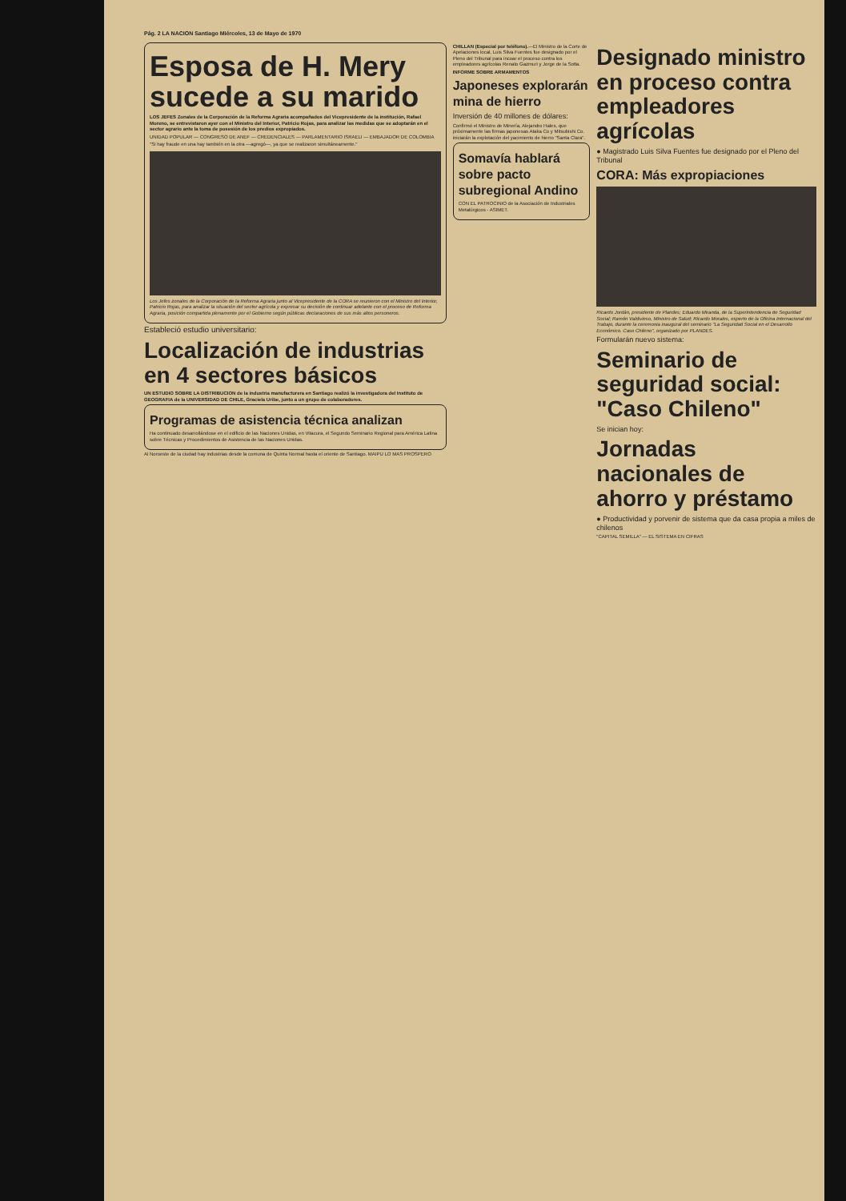Pág. 2 LA NACION Santiago Miércoles, 13 de Mayo de 1970
Esposa de H. Mery sucede a su marido
LOS JEFES Zonales de la Corporación de la Reforma Agraria acompañados del Vicepresidente de la institución, Rafael Moreno, se entrevistaron ayer con el Ministro del Interior, Patricio Rojas, para analizar las medidas que se adoptarán en el sector agrario ante la toma de posesión de los predios expropiados.
UNIDAD POPULAR — CONGRESO DE ANEF — CREDENCIALES — PARLAMENTARIO ISRAELI — EMBAJADOR DE COLOMBIA
"Si hay fraude en una hay también en la otra —agregó—, ya que se realizaron simultáneamente."
Los Jefes zonales de la Corporación de la Reforma Agraria junto al Vicepresidente de la CORA se reunieron con el Ministro del Interior, Patricio Rojas, para analizar la situación del sector agrícola y expresar su decisión de continuar adelante con el proceso de Reforma Agraria, posición compartida plenamente por el Gobierno según públicas declaraciones de sus más altos personeros.
Estableció estudio universitario:
Localización de industrias en 4 sectores básicos
UN ESTUDIO SOBRE LA DISTRIBUCION de la industria manufacturera en Santiago realizó la investigadora del Instituto de GEOGRAFIA de la UNIVERSIDAD DE CHILE, Graciela Uribe, junto a un grupo de colaboradores.
Programas de asistencia técnica analizan
Ha continuado desarrollándose en el edificio de las Naciones Unidas, en Vitacura, el Segundo Seminario Regional para América Latina sobre Técnicas y Procedimientos de Asistencia de las Naciones Unidas.
Al Noroeste de la ciudad hay industrias desde la comuna de Quinta Normal hasta el oriente de Santiago. MAIPU LO MAS PROSPERO
CHILLAN (Especial por teléfono).—El Ministro de la Corte de Apelaciones local, Luis Silva Fuentes fue designado por el Pleno del Tribunal para incoar el proceso contra los empleadores agrícolas Renato Gazmuri y Jorge de la Sotta.
INFORME SOBRE ARMAMENTOS
Japoneses explorarán mina de hierro
Inversión de 40 millones de dólares:
Confirmó el Ministro de Minería, Alejandro Hales, que próximamente las firmas japonesas Ataka Co y Mitsubishi Co. iniciarán la explotación del yacimiento de hierro "Santa Clara".
Somavía hablará sobre pacto subregional Andino
CON EL PATROCINIO de la Asociación de Industriales Metalúrgicos - ASIMET.
Designado ministro en proceso contra empleadores agrícolas
● Magistrado Luis Silva Fuentes fue designado por el Pleno del Tribunal
CORA: Más expropiaciones
Ricardo Jordán, presidente de Plandes; Eduardo Miranda, de la Superintendencia de Seguridad Social; Ramón Valdivieso, Ministro de Salud; Ricardo Morales, experto de la Oficina Internacional del Trabajo, durante la ceremonia inaugural del seminario "La Seguridad Social en el Desarrollo Económico. Caso Chileno", organizado por PLANDES.
Formularán nuevo sistema:
Seminario de seguridad social: "Caso Chileno"
Se inician hoy:
Jornadas nacionales de ahorro y préstamo
● Productividad y porvenir de sistema que da casa propia a miles de chilenos
"CAPITAL SEMILLA" — EL SISTEMA EN CIFRAS